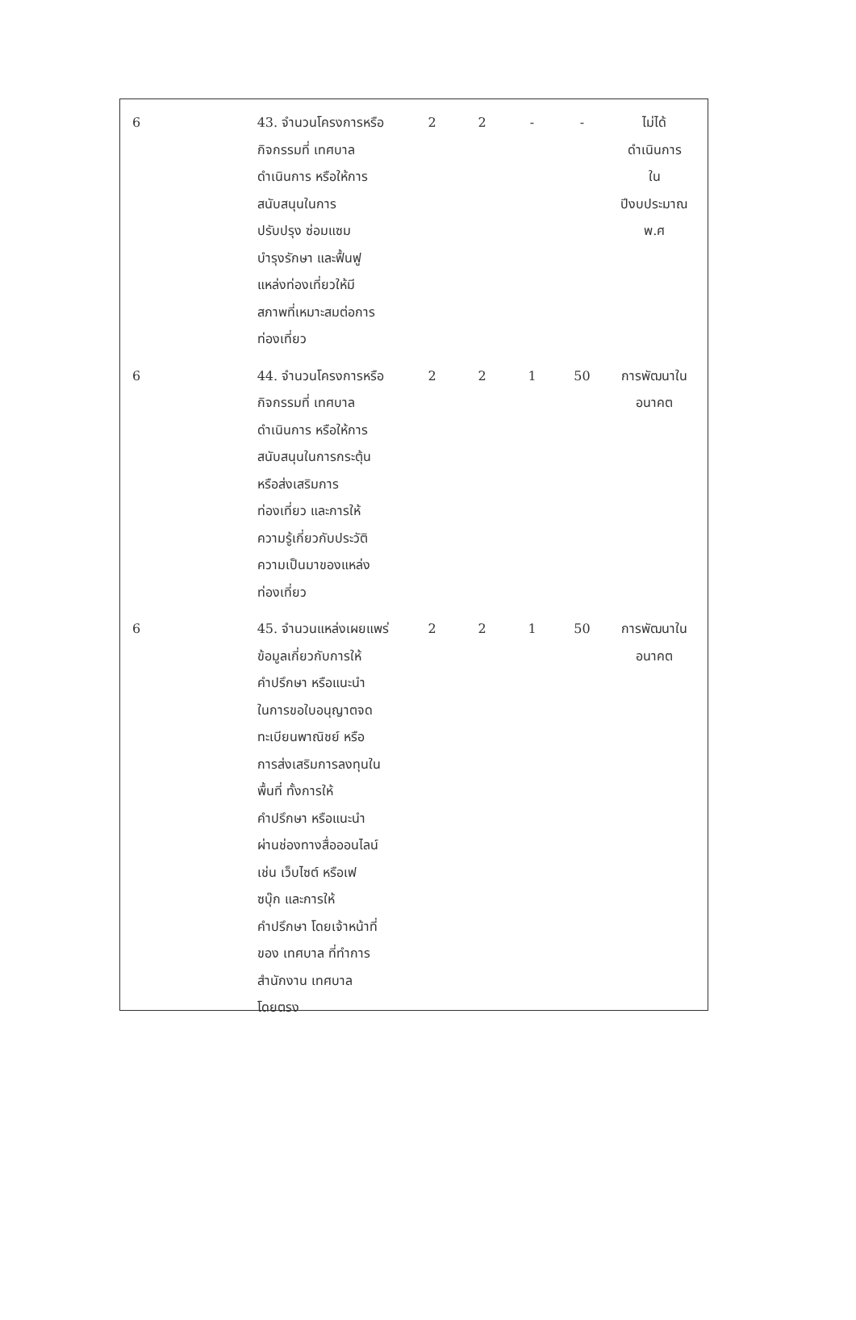| 6 | 43. จำนวนโครงการหรือ กิจกรรมที่ เทศบาล ดำเนินการ หรือให้การ สนับสนุนในการ ปรับปรุง ซ่อมแซม บำรุงรักษา และฟื้นฟู แหล่งท่องเที่ยวให้มี สภาพที่เหมาะสมต่อการ ท่องเที่ยว | 2 | 2 | - | - | ไม่ได้ ดำเนินการ ใน ปีงบประมาณ พ.ศ |
| 6 | 44. จำนวนโครงการหรือ กิจกรรมที่ เทศบาล ดำเนินการ หรือให้การ สนับสนุนในการกระตุ้น หรือส่งเสริมการ ท่องเที่ยว และการให้ ความรู้เกี่ยวกับประวัติ ความเป็นมาของแหล่ง ท่องเที่ยว | 2 | 2 | 1 | 50 | การพัฒนาใน อนาคต |
| 6 | 45. จำนวนแหล่งเผยแพร่ ข้อมูลเกี่ยวกับการให้ คำปรึกษา หรือแนะนำ ในการขอใบอนุญาตจด ทะเบียนพาณิชย์ หรือ การส่งเสริมการลงทุนใน พื้นที่ ทั้งการให้ คำปรึกษา หรือแนะนำ ผ่านช่องทางสื่อออนไลน์ เช่น เว็บไซต์ หรือเฟ ซบุ๊ก และการให้ คำปรึกษา โดยเจ้าหน้าที่ ของ เทศบาล ที่ทำการ สำนักงาน เทศบาล โดยตรง | 2 | 2 | 1 | 50 | การพัฒนาใน อนาคต |